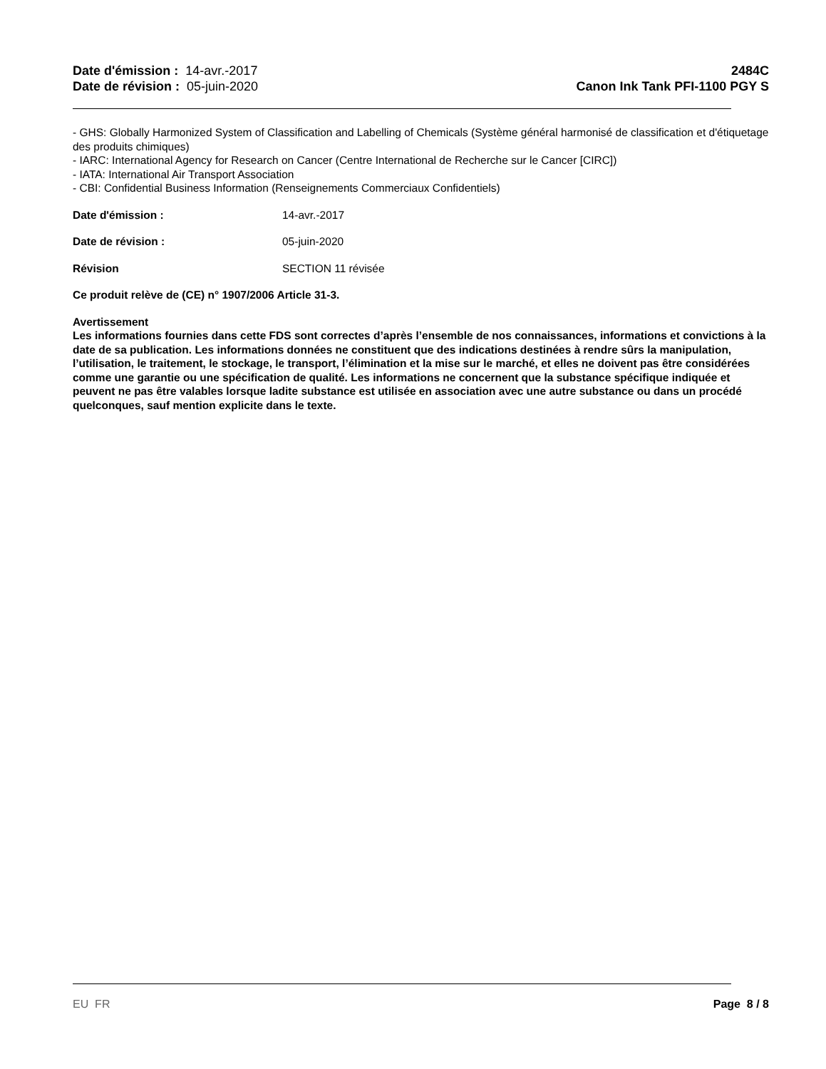Date d'émission : 14-avr.-2017
Date de révision : 05-juin-2020
2484C
Canon Ink Tank PFI-1100 PGY S
- GHS: Globally Harmonized System of Classification and Labelling of Chemicals (Système général harmonisé de classification et d'étiquetage des produits chimiques)
- IARC: International Agency for Research on Cancer (Centre International de Recherche sur le Cancer [CIRC])
- IATA: International Air Transport Association
- CBI: Confidential Business Information (Renseignements Commerciaux Confidentiels)
Date d'émission : 14-avr.-2017
Date de révision : 05-juin-2020
Révision SECTION 11 révisée
Ce produit relève de (CE) n° 1907/2006 Article 31-3.
Avertissement
Les informations fournies dans cette FDS sont correctes d’après l’ensemble de nos connaissances, informations et convictions à la date de sa publication. Les informations données ne constituent que des indications destinées à rendre sûrs la manipulation, l’utilisation, le traitement, le stockage, le transport, l’élimination et la mise sur le marché, et elles ne doivent pas être considérées comme une garantie ou une spécification de qualité. Les informations ne concernent que la substance spécifique indiquée et peuvent ne pas être valables lorsque ladite substance est utilisée en association avec une autre substance ou dans un procédé quelconques, sauf mention explicite dans le texte.
EU FR Page 8 / 8